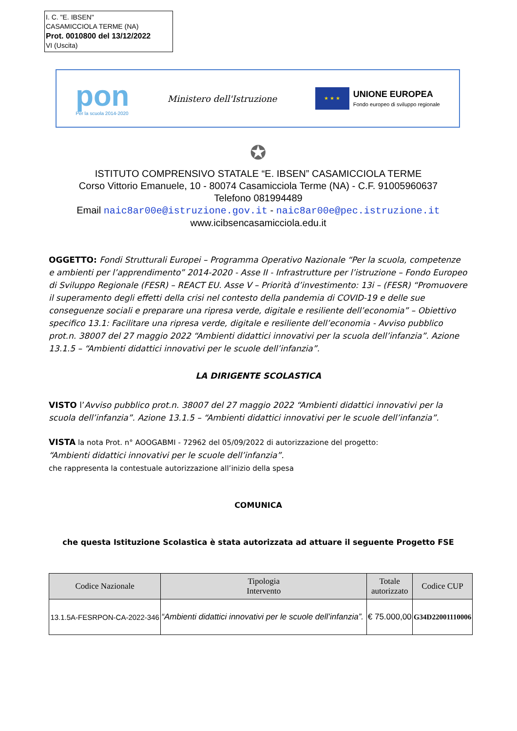I. C. "E. IBSEN"
CASAMICCIOLA TERME (NA)
Prot. 0010800 del 13/12/2022
VI (Uscita)
pon
Per la scuola 2014-2020
Ministero dell'Istruzione
★ ★ ★
UNIONE EUROPEA
Fondo europeo di sviluppo regionale
✪
ISTITUTO COMPRENSIVO STATALE “E. IBSEN” CASAMICCIOLA TERME
Corso Vittorio Emanuele, 10 - 80074 Casamicciola Terme (NA) - C.F. 91005960637
Telefono 081994489
Email naic8ar00e@istruzione.gov.it - naic8ar00e@pec.istruzione.it
www.icibsencasamicciola.edu.it
OGGETTO: Fondi Strutturali Europei – Programma Operativo Nazionale “Per la scuola, competenze e ambienti per l’apprendimento” 2014-2020 - Asse II - Infrastrutture per l’istruzione – Fondo Europeo di Sviluppo Regionale (FESR) – REACT EU. Asse V – Priorità d’investimento: 13i – (FESR) “Promuovere il superamento degli effetti della crisi nel contesto della pandemia di COVID-19 e delle sue conseguenze sociali e preparare una ripresa verde, digitale e resiliente dell’economia” – Obiettivo specifico 13.1: Facilitare una ripresa verde, digitale e resiliente dell’economia - Avviso pubblico prot.n. 38007 del 27 maggio 2022 “Ambienti didattici innovativi per la scuola dell’infanzia”. Azione 13.1.5 – “Ambienti didattici innovativi per le scuole dell’infanzia”.
LA DIRIGENTE SCOLASTICA
VISTO l’Avviso pubblico prot.n. 38007 del 27 maggio 2022 “Ambienti didattici innovativi per la scuola dell’infanzia”. Azione 13.1.5 – “Ambienti didattici innovativi per le scuole dell’infanzia”.
VISTA la nota Prot. n° AOOGABMI - 72962 del 05/09/2022 di autorizzazione del progetto:
“Ambienti didattici innovativi per le scuole dell’infanzia”.
che rappresenta la contestuale autorizzazione all’inizio della spesa
COMUNICA
che questa Istituzione Scolastica è stata autorizzata ad attuare il seguente Progetto FSE
| Codice Nazionale | Tipologia Intervento | Totale autorizzato | Codice CUP |
| --- | --- | --- | --- |
| 13.1.5A-FESRPON-CA-2022-346 | “Ambienti didattici innovativi per le scuole dell’infanzia”. | € 75.000,00 | G34D22001110006 |